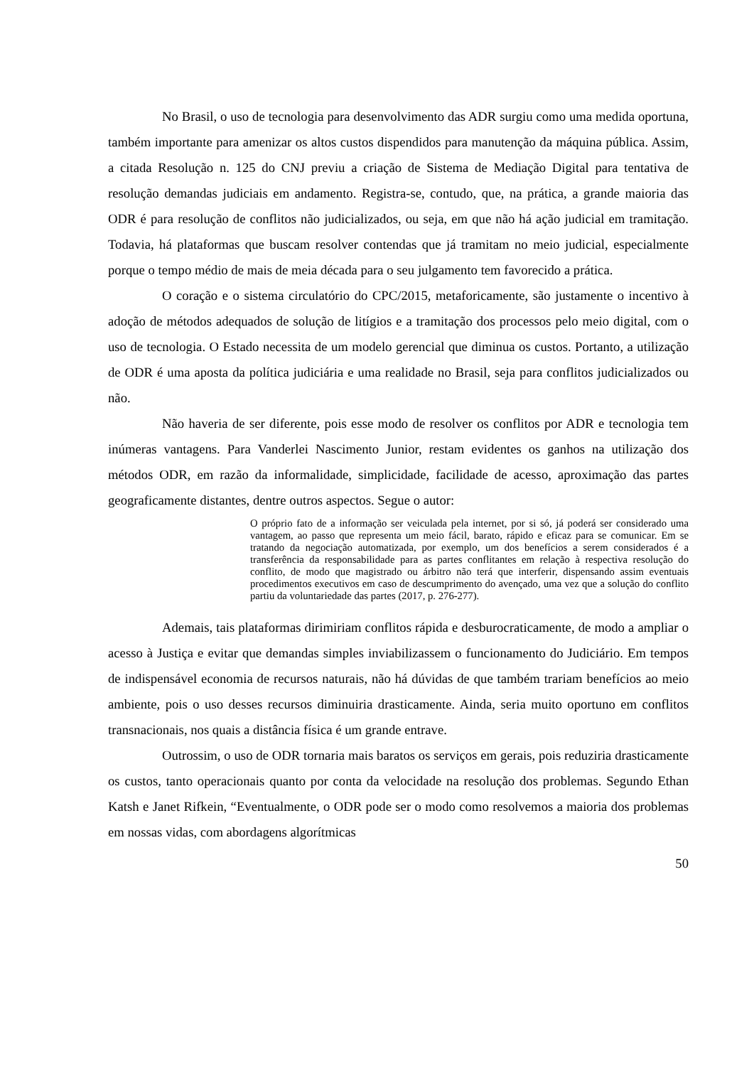No Brasil, o uso de tecnologia para desenvolvimento das ADR surgiu como uma medida oportuna, também importante para amenizar os altos custos dispendidos para manutenção da máquina pública. Assim, a citada Resolução n. 125 do CNJ previu a criação de Sistema de Mediação Digital para tentativa de resolução demandas judiciais em andamento. Registra-se, contudo, que, na prática, a grande maioria das ODR é para resolução de conflitos não judicializados, ou seja, em que não há ação judicial em tramitação. Todavia, há plataformas que buscam resolver contendas que já tramitam no meio judicial, especialmente porque o tempo médio de mais de meia década para o seu julgamento tem favorecido a prática.
O coração e o sistema circulatório do CPC/2015, metaforicamente, são justamente o incentivo à adoção de métodos adequados de solução de litígios e a tramitação dos processos pelo meio digital, com o uso de tecnologia. O Estado necessita de um modelo gerencial que diminua os custos. Portanto, a utilização de ODR é uma aposta da política judiciária e uma realidade no Brasil, seja para conflitos judicializados ou não.
Não haveria de ser diferente, pois esse modo de resolver os conflitos por ADR e tecnologia tem inúmeras vantagens. Para Vanderlei Nascimento Junior, restam evidentes os ganhos na utilização dos métodos ODR, em razão da informalidade, simplicidade, facilidade de acesso, aproximação das partes geograficamente distantes, dentre outros aspectos. Segue o autor:
O próprio fato de a informação ser veiculada pela internet, por si só, já poderá ser considerado uma vantagem, ao passo que representa um meio fácil, barato, rápido e eficaz para se comunicar. Em se tratando da negociação automatizada, por exemplo, um dos benefícios a serem considerados é a transferência da responsabilidade para as partes conflitantes em relação à respectiva resolução do conflito, de modo que magistrado ou árbitro não terá que interferir, dispensando assim eventuais procedimentos executivos em caso de descumprimento do avençado, uma vez que a solução do conflito partiu da voluntariedade das partes (2017, p. 276-277).
Ademais, tais plataformas dirimiriam conflitos rápida e desburocraticamente, de modo a ampliar o acesso à Justiça e evitar que demandas simples inviabilizassem o funcionamento do Judiciário. Em tempos de indispensável economia de recursos naturais, não há dúvidas de que também trariam benefícios ao meio ambiente, pois o uso desses recursos diminuiria drasticamente. Ainda, seria muito oportuno em conflitos transnacionais, nos quais a distância física é um grande entrave.
Outrossim, o uso de ODR tornaria mais baratos os serviços em gerais, pois reduziria drasticamente os custos, tanto operacionais quanto por conta da velocidade na resolução dos problemas. Segundo Ethan Katsh e Janet Rifkein, “Eventualmente, o ODR pode ser o modo como resolvemos a maioria dos problemas em nossas vidas, com abordagens algorítmicas
50